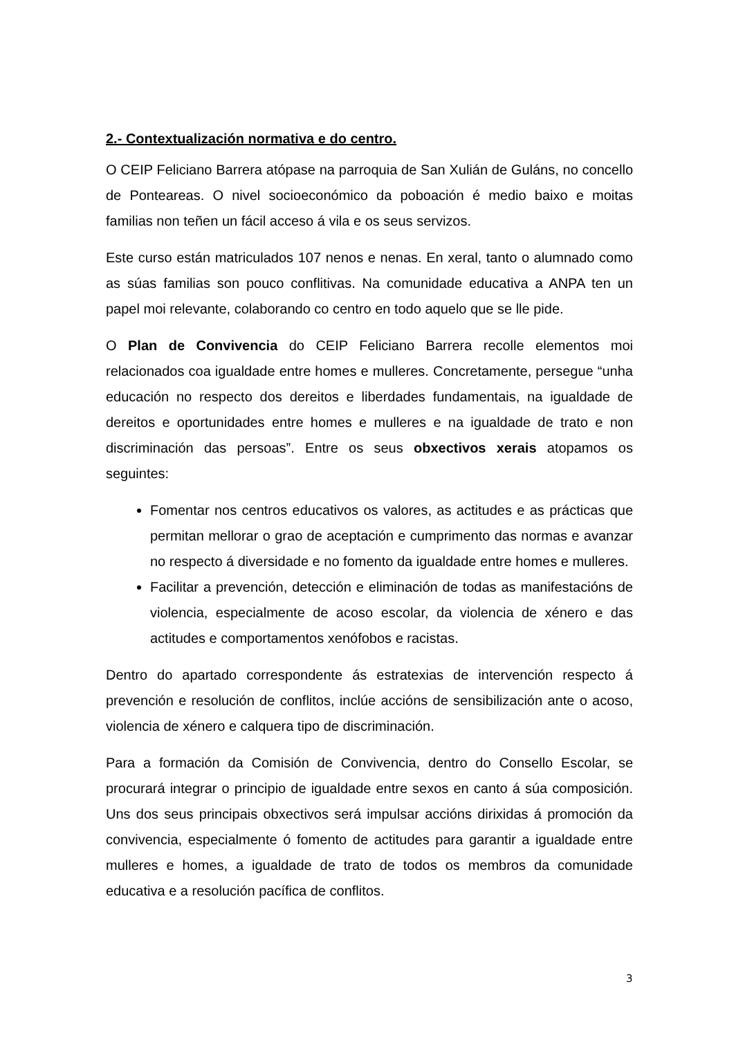2.- Contextualización normativa e do centro.
O CEIP Feliciano Barrera atópase na parroquia de San Xulián de Guláns, no concello de Ponteareas. O nivel socioeconómico da poboación é medio baixo e moitas familias non teñen un fácil acceso á vila e os seus servizos.
Este curso están matriculados 107 nenos e nenas. En xeral, tanto o alumnado como as súas familias son pouco conflitivas. Na comunidade educativa a ANPA ten un papel moi relevante, colaborando co centro en todo aquelo que se lle pide.
O Plan de Convivencia do CEIP Feliciano Barrera recolle elementos moi relacionados coa igualdade entre homes e mulleres. Concretamente, persegue “unha educación no respecto dos dereitos e liberdades fundamentais, na igualdade de dereitos e oportunidades entre homes e mulleres e na igualdade de trato e non discriminación das persoas”. Entre os seus obxectivos xerais atopamos os seguintes:
Fomentar nos centros educativos os valores, as actitudes e as prácticas que permitan mellorar o grao de aceptación e cumprimento das normas e avanzar no respecto á diversidade e no fomento da igualdade entre homes e mulleres.
Facilitar a prevención, detección e eliminación de todas as manifestacións de violencia, especialmente de acoso escolar, da violencia de xénero e das actitudes e comportamentos xenófobos e racistas.
Dentro do apartado correspondente ás estratexias de intervención respecto á prevención e resolución de conflitos, inclúe accións de sensibilización ante o acoso, violencia de xénero e calquera tipo de discriminación.
Para a formación da Comisión de Convivencia, dentro do Consello Escolar, se procurará integrar o principio de igualdade entre sexos en canto á súa composición. Uns dos seus principais obxectivos será impulsar accións dirixidas á promoción da convivencia, especialmente ó fomento de actitudes para garantir a igualdade entre mulleres e homes, a igualdade de trato de todos os membros da comunidade educativa e a resolución pacífica de conflitos.
3